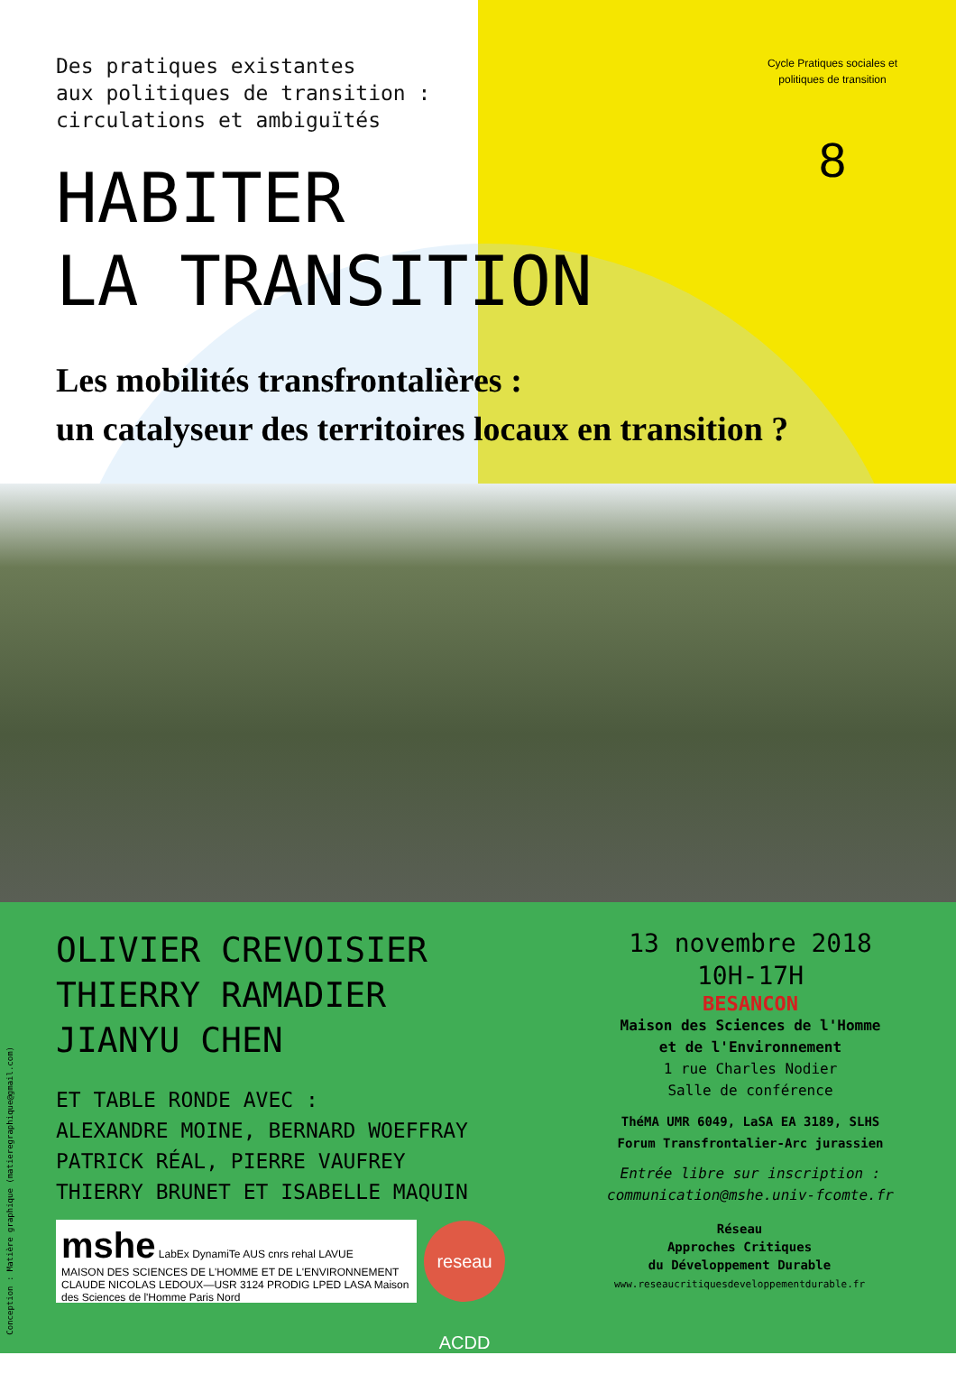Cycle Pratiques sociales et politiques de transition
8
Des pratiques existantes
aux politiques de transition :
circulations et ambiguïtés
HABITER
LA TRANSITION
Les mobilités transfrontalières :
un catalyseur des territoires locaux en transition ?
OLIVIER CREVOISIER
THIERRY RAMADIER
JIANYU CHEN
ET TABLE RONDE AVEC :
ALEXANDRE MOINE, BERNARD WOEFFRAY
PATRICK RÉAL, PIERRE VAUFREY
THIERRY BRUNET ET ISABELLE MAQUIN
13 novembre 2018
10H-17H
BESANCON
Maison des Sciences de l'Homme
et de l'Environnement
1 rue Charles Nodier
Salle de conférence
ThéMA UMR 6049, LaSA EA 3189, SLHS
Forum Transfrontalier-Arc jurassien
Entrée libre sur inscription :
communication@mshe.univ-fcomte.fr
mshe LabEx DynamiTe AUS cnrs rehal LAVUE
MAISON DES SCIENCES DE L'HOMME ET DE L'ENVIRONNEMENT CLAUDE NICOLAS LEDOUX—USR 3124 PRODIG LPED LASA Maison des Sciences de l'Homme Paris Nord
reseau ACDD
Réseau
Approches Critiques
du Développement Durable
www.reseaucritiquesdeveloppementdurable.fr
Conception : Matière graphique (matieregraphique@gmail.com)